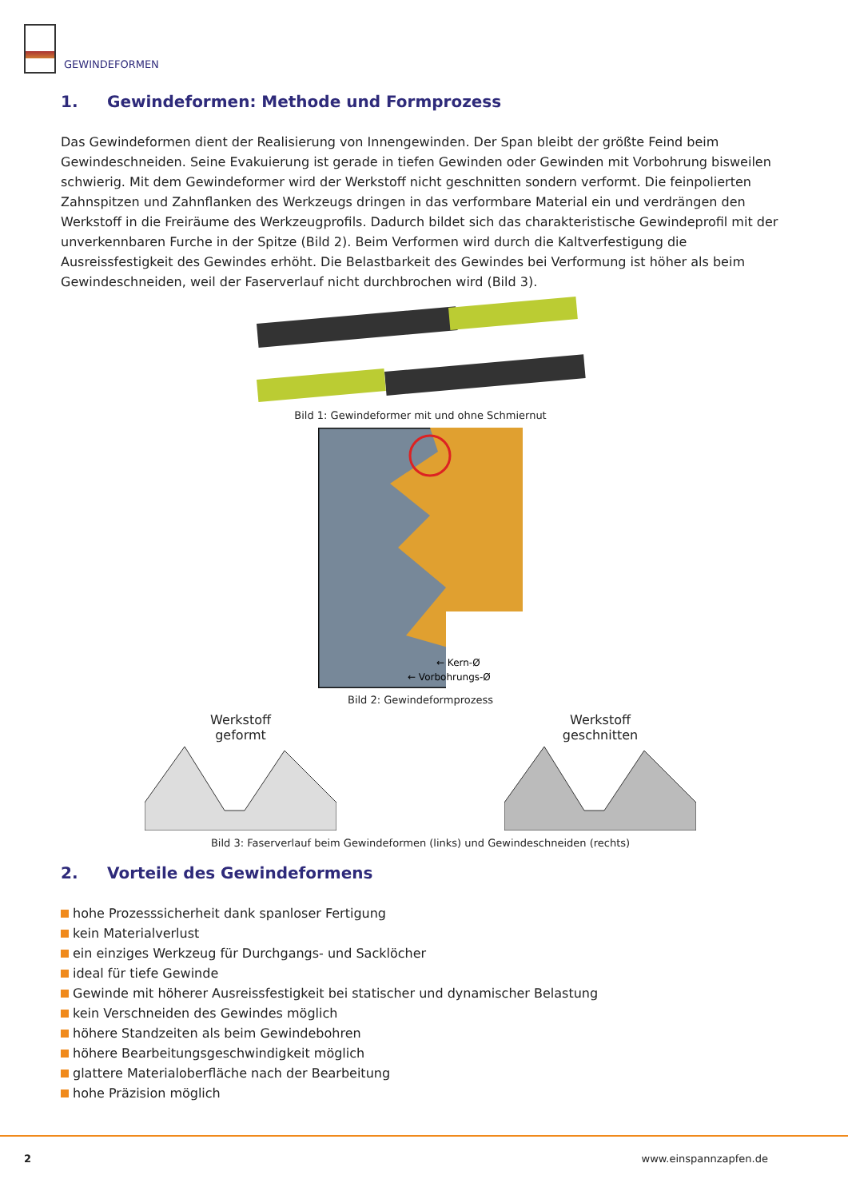GEWINDEFORMEN
1. Gewindeformen: Methode und Formprozess
Das Gewindeformen dient der Realisierung von Innengewinden. Der Span bleibt der größte Feind beim Gewindeschneiden. Seine Evakuierung ist gerade in tiefen Gewinden oder Gewinden mit Vorbohrung bisweilen schwierig. Mit dem Gewindeformer wird der Werkstoff nicht geschnitten sondern verformt. Die feinpolierten Zahnspitzen und Zahnflanken des Werkzeugs dringen in das verformbare Material ein und verdrängen den Werkstoff in die Freiräume des Werkzeugprofils. Dadurch bildet sich das charakteristische Gewindeprofil mit der unverkennbaren Furche in der Spitze (Bild 2). Beim Verformen wird durch die Kaltverfestigung die Ausreissfestigkeit des Gewindes erhöht. Die Belastbarkeit des Gewindes bei Verformung ist höher als beim Gewindeschneiden, weil der Faserverlauf nicht durchbrochen wird (Bild 3).
Bild 1: Gewindeformer mit und ohne Schmiernut
← Kern-Ø
← Vorbohrungs-Ø
Bild 2: Gewindeformprozess
Werkstoff
geformt
Werkstoff
geschnitten
Bild 3: Faserverlauf beim Gewindeformen (links) und Gewindeschneiden (rechts)
2. Vorteile des Gewindeformens
hohe Prozesssicherheit dank spanloser Fertigung
kein Materialverlust
ein einziges Werkzeug für Durchgangs- und Sacklöcher
ideal für tiefe Gewinde
Gewinde mit höherer Ausreissfestigkeit bei statischer und dynamischer Belastung
kein Verschneiden des Gewindes möglich
höhere Standzeiten als beim Gewindebohren
höhere Bearbeitungsgeschwindigkeit möglich
glattere Materialoberfläche nach der Bearbeitung
hohe Präzision möglich
2 www.einspannzapfen.de